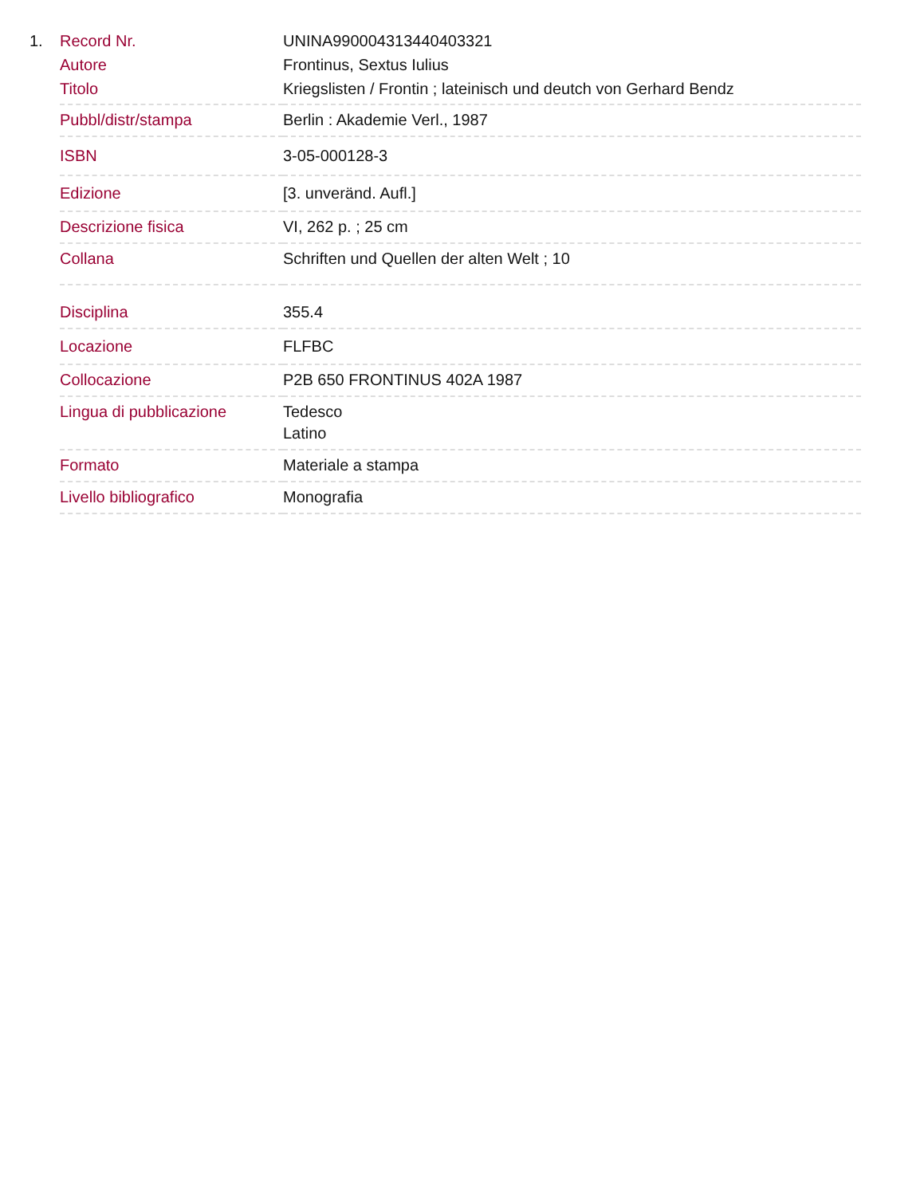1.
| Record Nr. | UNINA990004313440403321 |
| Autore | Frontinus, Sextus Iulius |
| Titolo | Kriegslisten / Frontin ; lateinisch und deutch von Gerhard Bendz |
| Pubbl/distr/stampa | Berlin : Akademie Verl., 1987 |
| ISBN | 3-05-000128-3 |
| Edizione | [3. unveränd. Aufl.] |
| Descrizione fisica | VI, 262 p. ; 25 cm |
| Collana | Schriften und Quellen der alten Welt ; 10 |
| Disciplina | 355.4 |
| Locazione | FLFBC |
| Collocazione | P2B 650 FRONTINUS 402A 1987 |
| Lingua di pubblicazione | Tedesco Latino |
| Formato | Materiale a stampa |
| Livello bibliografico | Monografia |